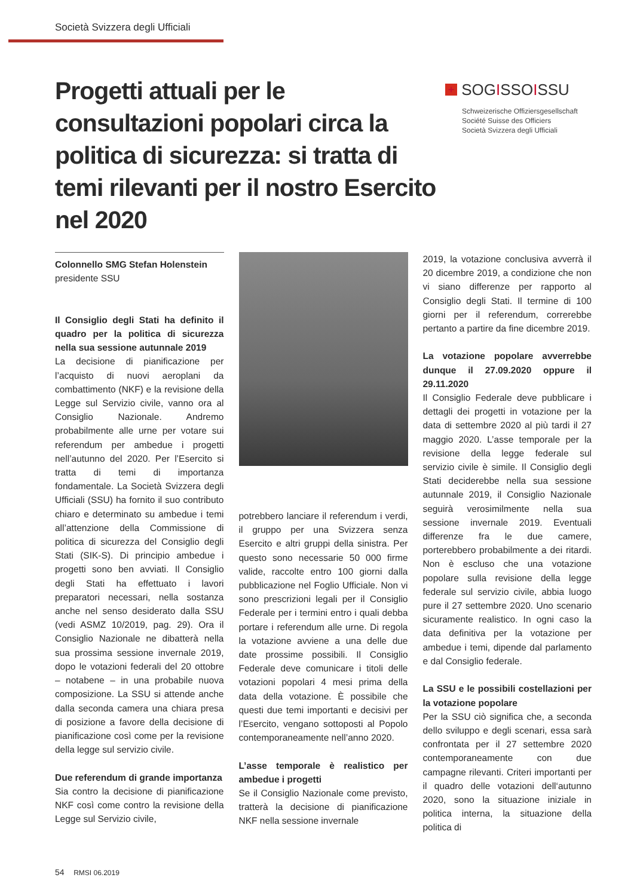Società Svizzera degli Ufficiali
Progetti attuali per le consultazioni popolari circa la politica di sicurezza: si tratta di temi rilevanti per il nostro Esercito nel 2020
+ SOGISSOISSU
Schweizerische Offiziersgesellschaft
Société Suisse des Officiers
Società Svizzera degli Ufficiali
Colonnello SMG Stefan Holenstein
presidente SSU
Il Consiglio degli Stati ha definito il quadro per la politica di sicurezza nella sua sessione autunnale 2019
La decisione di pianificazione per l’acquisto di nuovi aeroplani da combattimento (NKF) e la revisione della Legge sul Servizio civile, vanno ora al Consiglio Nazionale. Andremo probabilmente alle urne per votare sui referendum per ambedue i progetti nell’autunno del 2020. Per l’Esercito si tratta di temi di importanza fondamentale. La Società Svizzera degli Ufficiali (SSU) ha fornito il suo contributo chiaro e determinato su ambedue i temi all’attenzione della Commissione di politica di sicurezza del Consiglio degli Stati (SIK-S). Di principio ambedue i progetti sono ben avviati. Il Consiglio degli Stati ha effettuato i lavori preparatori necessari, nella sostanza anche nel senso desiderato dalla SSU (vedi ASMZ 10/2019, pag. 29). Ora il Consiglio Nazionale ne dibatterà nella sua prossima sessione invernale 2019, dopo le votazioni federali del 20 ottobre – notabene – in una probabile nuova composizione. La SSU si attende anche dalla seconda camera una chiara presa di posizione a favore della decisione di pianificazione così come per la revisione della legge sul servizio civile.
Due referendum di grande importanza
Sia contro la decisione di pianificazione NKF così come contro la revisione della Legge sul Servizio civile,
potrebbero lanciare il referendum i verdi, il gruppo per una Svizzera senza Esercito e altri gruppi della sinistra. Per questo sono necessarie 50 000 firme valide, raccolte entro 100 giorni dalla pubblicazione nel Foglio Ufficiale. Non vi sono prescrizioni legali per il Consiglio Federale per i termini entro i quali debba portare i referendum alle urne. Di regola la votazione avviene a una delle due date prossime possibili. Il Consiglio Federale deve comunicare i titoli delle votazioni popolari 4 mesi prima della data della votazione. È possibile che questi due temi importanti e decisivi per l’Esercito, vengano sottoposti al Popolo contemporaneamente nell’anno 2020.
L’asse temporale è realistico per ambedue i progetti
Se il Consiglio Nazionale come previsto, tratterà la decisione di pianificazione NKF nella sessione invernale
2019, la votazione conclusiva avverrà il 20 dicembre 2019, a condizione che non vi siano differenze per rapporto al Consiglio degli Stati. Il termine di 100 giorni per il referendum, correrebbe pertanto a partire da fine dicembre 2019.
La votazione popolare avverrebbe dunque il 27.09.2020 oppure il 29.11.2020
Il Consiglio Federale deve pubblicare i dettagli dei progetti in votazione per la data di settembre 2020 al più tardi il 27 maggio 2020. L’asse temporale per la revisione della legge federale sul servizio civile è simile. Il Consiglio degli Stati deciderebbe nella sua sessione autunnale 2019, il Consiglio Nazionale seguirà verosimilmente nella sua sessione invernale 2019. Eventuali differenze fra le due camere, porterebbero probabilmente a dei ritardi. Non è escluso che una votazione popolare sulla revisione della legge federale sul servizio civile, abbia luogo pure il 27 settembre 2020. Uno scenario sicuramente realistico. In ogni caso la data definitiva per la votazione per ambedue i temi, dipende dal parlamento e dal Consiglio federale.
La SSU e le possibili costellazioni per la votazione popolare
Per la SSU ciò significa che, a seconda dello sviluppo e degli scenari, essa sarà confrontata per il 27 settembre 2020 contemporaneamente con due campagne rilevanti. Criteri importanti per il quadro delle votazioni dell‘autunno 2020, sono la situazione iniziale in politica interna, la situazione della politica di
54 RMSI 06.2019